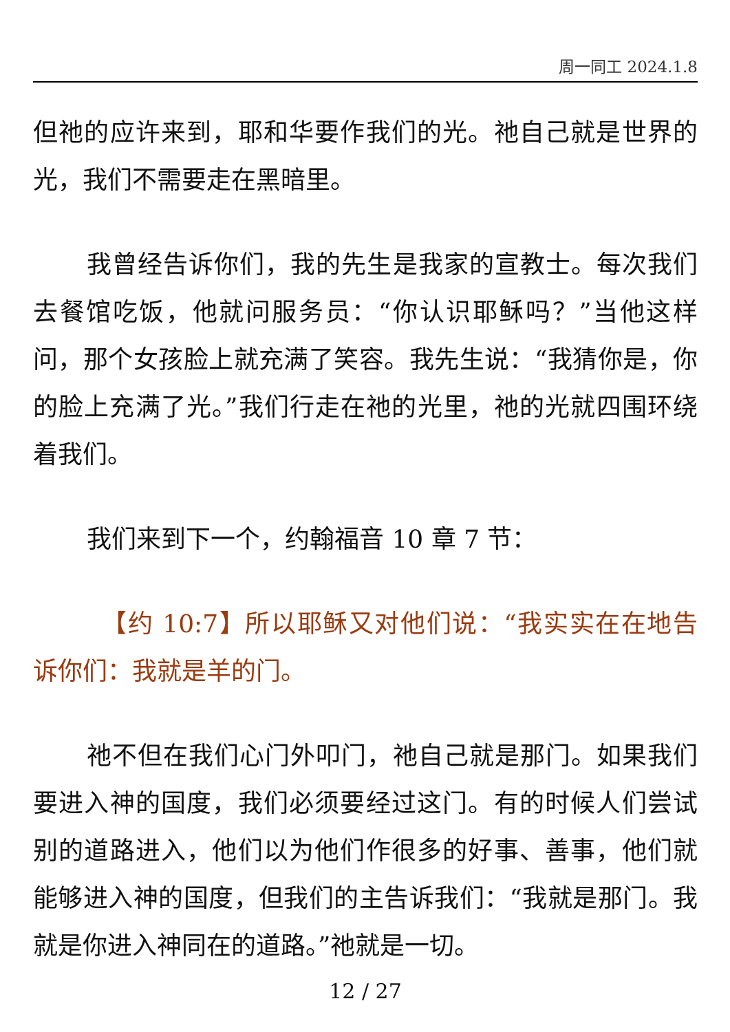周一同工 2024.1.8
但祂的应许来到，耶和华要作我们的光。祂自己就是世界的光，我们不需要走在黑暗里。
我曾经告诉你们，我的先生是我家的宣教士。每次我们去餐馆吃饭，他就问服务员：“你认识耶稣吗？”当他这样问，那个女孩脸上就充满了笑容。我先生说：“我猜你是，你的脸上充满了光。”我们行走在祂的光里，祂的光就四围环绕着我们。
我们来到下一个，约翰福音 10 章 7 节：
【约 10:7】所以耶稣又对他们说：“我实实在在地告诉你们：我就是羊的门。
祂不但在我们心门外叩门，祂自己就是那门。如果我们要进入神的国度，我们必须要经过这门。有的时候人们尝试别的道路进入，他们以为他们作很多的好事、善事，他们就能够进入神的国度，但我们的主告诉我们：“我就是那门。我就是你进入神同在的道路。”祂就是一切。
12 / 27